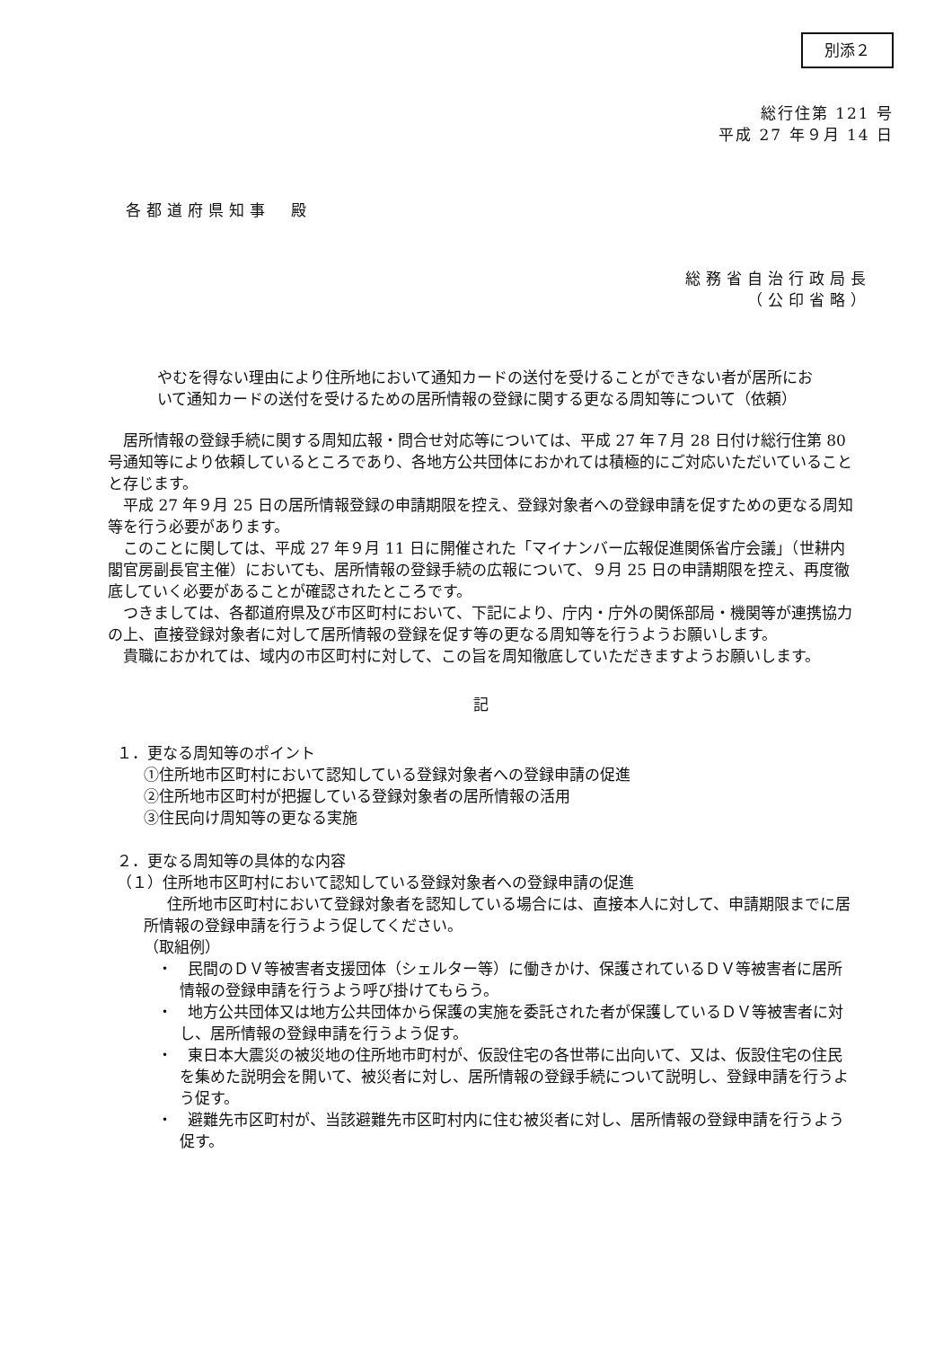別添２
総行住第 121 号
平成 27 年９月 14 日
各都道府県知事　殿
総務省自治行政局長
（公印省略）
やむを得ない理由により住所地において通知カードの送付を受けることができない者が居所において通知カードの送付を受けるための居所情報の登録に関する更なる周知等について（依頼）
居所情報の登録手続に関する周知広報・問合せ対応等については、平成 27 年７月 28 日付け総行住第 80 号通知等により依頼しているところであり、各地方公共団体におかれては積極的にご対応いただいていることと存じます。
平成 27 年９月 25 日の居所情報登録の申請期限を控え、登録対象者への登録申請を促すための更なる周知等を行う必要があります。
このことに関しては、平成 27 年９月 11 日に開催された「マイナンバー広報促進関係省庁会議」（世耕内閣官房副長官主催）においても、居所情報の登録手続の広報について、９月 25 日の申請期限を控え、再度徹底していく必要があることが確認されたところです。
つきましては、各都道府県及び市区町村において、下記により、庁内・庁外の関係部局・機関等が連携協力の上、直接登録対象者に対して居所情報の登録を促す等の更なる周知等を行うようお願いします。
貴職におかれては、域内の市区町村に対して、この旨を周知徹底していただきますようお願いします。
記
１．更なる周知等のポイント
①住所地市区町村において認知している登録対象者への登録申請の促進
②住所地市区町村が把握している登録対象者の居所情報の活用
③住民向け周知等の更なる実施
２．更なる周知等の具体的な内容
（１）住所地市区町村において認知している登録対象者への登録申請の促進
住所地市区町村において登録対象者を認知している場合には、直接本人に対して、申請期限までに居所情報の登録申請を行うよう促してください。
（取組例）
・　民間のＤＶ等被害者支援団体（シェルター等）に働きかけ、保護されているＤＶ等被害者に居所情報の登録申請を行うよう呼び掛けてもらう。
・　地方公共団体又は地方公共団体から保護の実施を委託された者が保護しているＤＶ等被害者に対し、居所情報の登録申請を行うよう促す。
・　東日本大震災の被災地の住所地市町村が、仮設住宅の各世帯に出向いて、又は、仮設住宅の住民を集めた説明会を開いて、被災者に対し、居所情報の登録手続について説明し、登録申請を行うよう促す。
・　避難先市区町村が、当該避難先市区町村内に住む被災者に対し、居所情報の登録申請を行うよう促す。